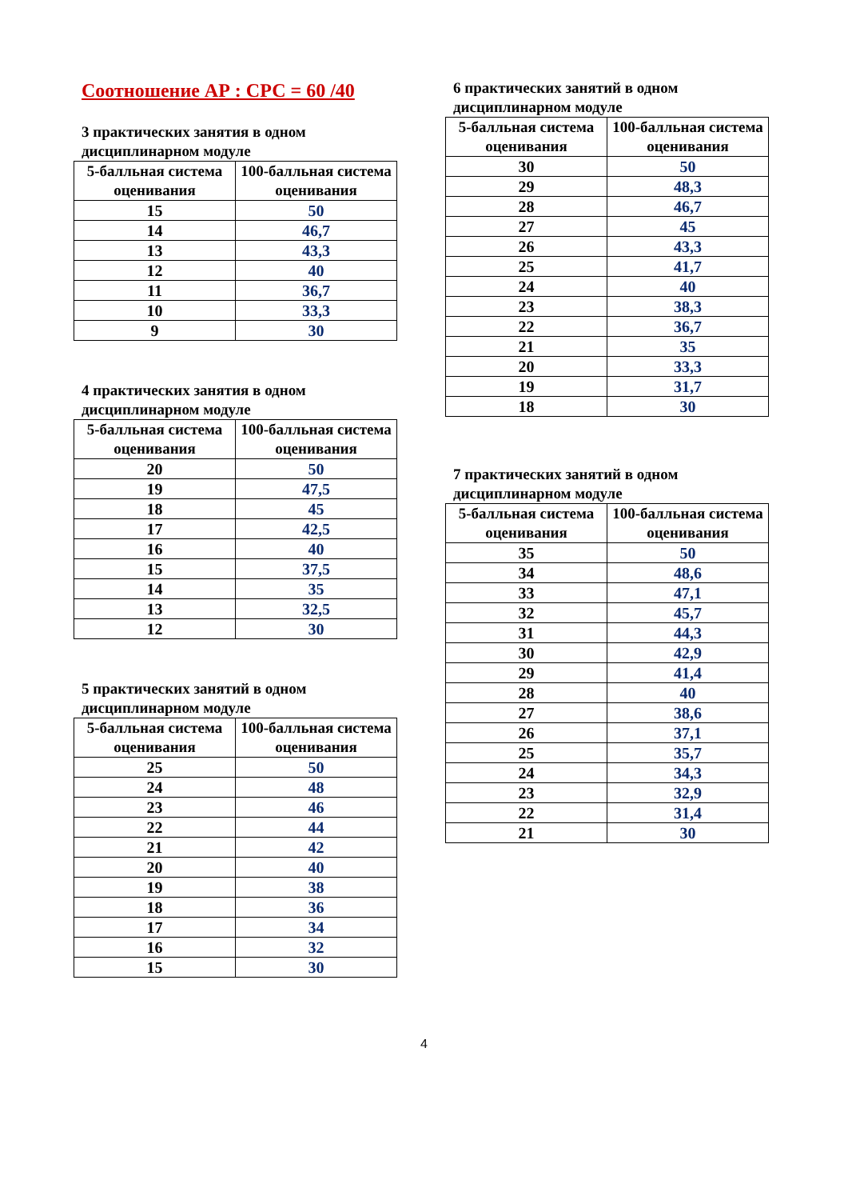Соотношение АР : СРС = 60 /40
3 практических занятия в одном дисциплинарном модуле
| 5-балльная система оценивания | 100-балльная система оценивания |
| --- | --- |
| 15 | 50 |
| 14 | 46,7 |
| 13 | 43,3 |
| 12 | 40 |
| 11 | 36,7 |
| 10 | 33,3 |
| 9 | 30 |
4 практических занятия в одном дисциплинарном модуле
| 5-балльная система оценивания | 100-балльная система оценивания |
| --- | --- |
| 20 | 50 |
| 19 | 47,5 |
| 18 | 45 |
| 17 | 42,5 |
| 16 | 40 |
| 15 | 37,5 |
| 14 | 35 |
| 13 | 32,5 |
| 12 | 30 |
5 практических занятий в одном дисциплинарном модуле
| 5-балльная система оценивания | 100-балльная система оценивания |
| --- | --- |
| 25 | 50 |
| 24 | 48 |
| 23 | 46 |
| 22 | 44 |
| 21 | 42 |
| 20 | 40 |
| 19 | 38 |
| 18 | 36 |
| 17 | 34 |
| 16 | 32 |
| 15 | 30 |
6 практических занятий в одном дисциплинарном модуле
| 5-балльная система оценивания | 100-балльная система оценивания |
| --- | --- |
| 30 | 50 |
| 29 | 48,3 |
| 28 | 46,7 |
| 27 | 45 |
| 26 | 43,3 |
| 25 | 41,7 |
| 24 | 40 |
| 23 | 38,3 |
| 22 | 36,7 |
| 21 | 35 |
| 20 | 33,3 |
| 19 | 31,7 |
| 18 | 30 |
7 практических занятий в одном дисциплинарном модуле
| 5-балльная система оценивания | 100-балльная система оценивания |
| --- | --- |
| 35 | 50 |
| 34 | 48,6 |
| 33 | 47,1 |
| 32 | 45,7 |
| 31 | 44,3 |
| 30 | 42,9 |
| 29 | 41,4 |
| 28 | 40 |
| 27 | 38,6 |
| 26 | 37,1 |
| 25 | 35,7 |
| 24 | 34,3 |
| 23 | 32,9 |
| 22 | 31,4 |
| 21 | 30 |
4